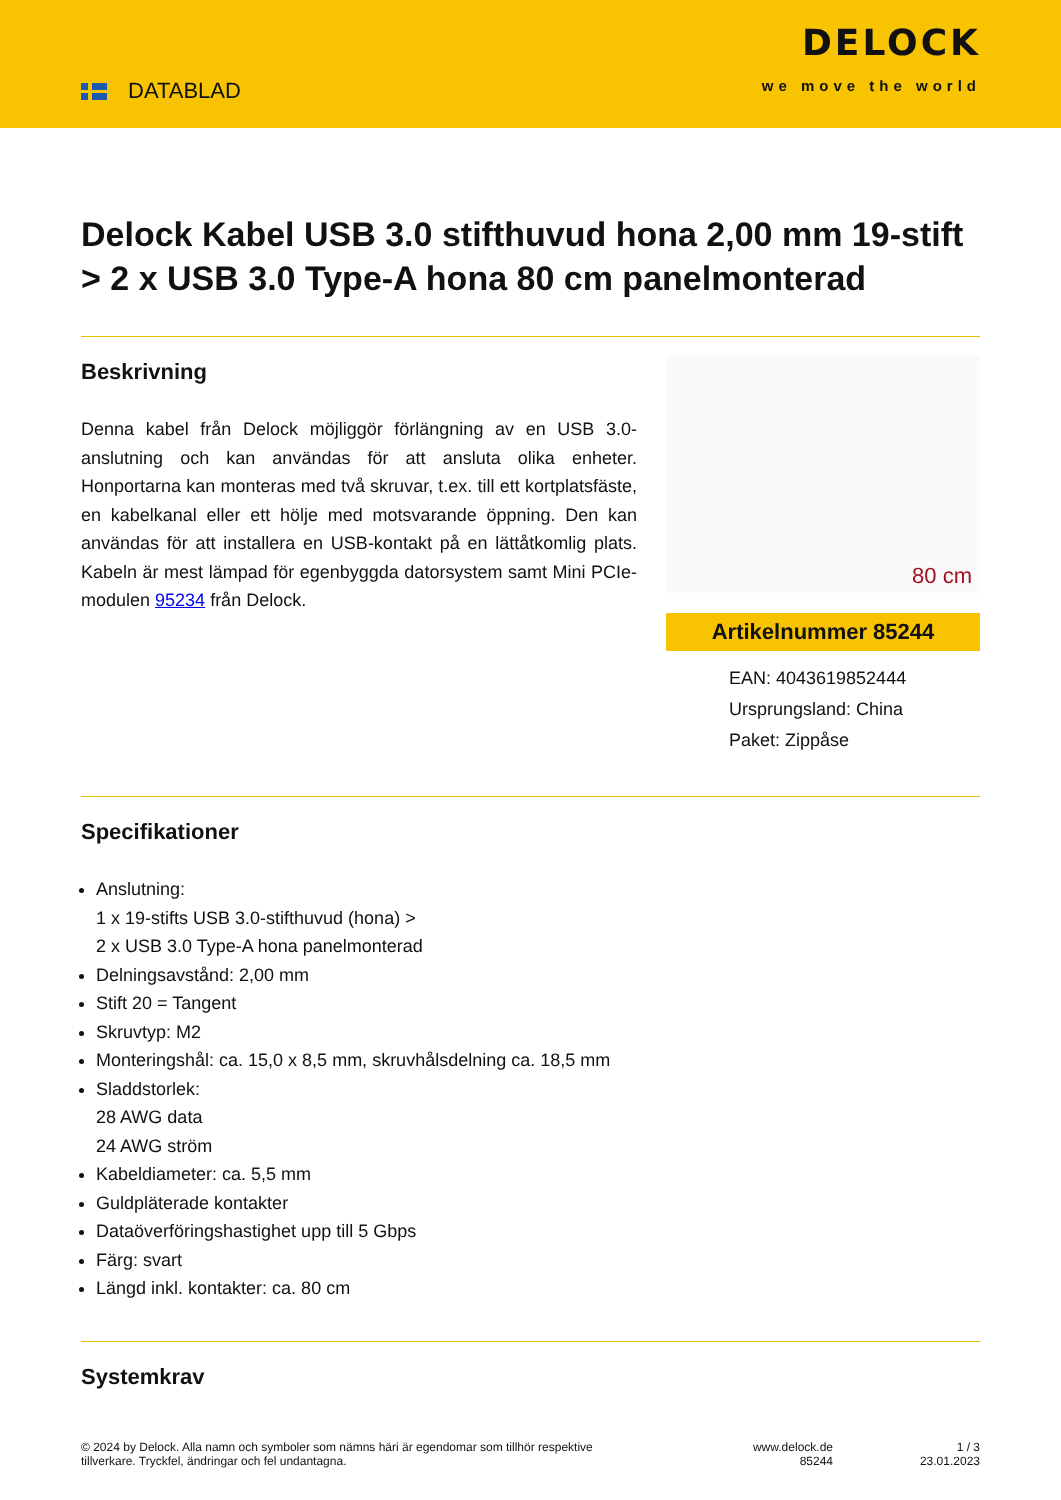DATABLAD
DELOCK
we move the world
Delock Kabel USB 3.0 stifthuvud hona 2,00 mm 19-stift > 2 x USB 3.0 Type-A hona 80 cm panelmonterad
Beskrivning
Denna kabel från Delock möjliggör förlängning av en USB 3.0-anslutning och kan användas för att ansluta olika enheter. Honportarna kan monteras med två skruvar, t.ex. till ett kortplatsfäste, en kabelkanal eller ett hölje med motsvarande öppning. Den kan användas för att installera en USB-kontakt på en lättåtkomlig plats. Kabeln är mest lämpad för egenbyggda datorsystem samt Mini PCIe-modulen 95234 från Delock.
80 cm
Artikelnummer 85244
EAN: 4043619852444
Ursprungsland: China
Paket: Zippåse
Specifikationer
Anslutning:
1 x 19-stifts USB 3.0-stifthuvud (hona) >
2 x USB 3.0 Type-A hona panelmonterad
Delningsavstånd: 2,00 mm
Stift 20 = Tangent
Skruvtyp: M2
Monteringshål: ca. 15,0 x 8,5 mm, skruvhålsdelning ca. 18,5 mm
Sladdstorlek:
28 AWG data
24 AWG ström
Kabeldiameter: ca. 5,5 mm
Guldpläterade kontakter
Dataöverföringshastighet upp till 5 Gbps
Färg: svart
Längd inkl. kontakter: ca. 80 cm
Systemkrav
© 2024 by Delock. Alla namn och symboler som nämns häri är egendomar som tillhör respektive tillverkare. Tryckfel, ändringar och fel undantagna.
www.delock.de
85244
1 / 3
23.01.2023